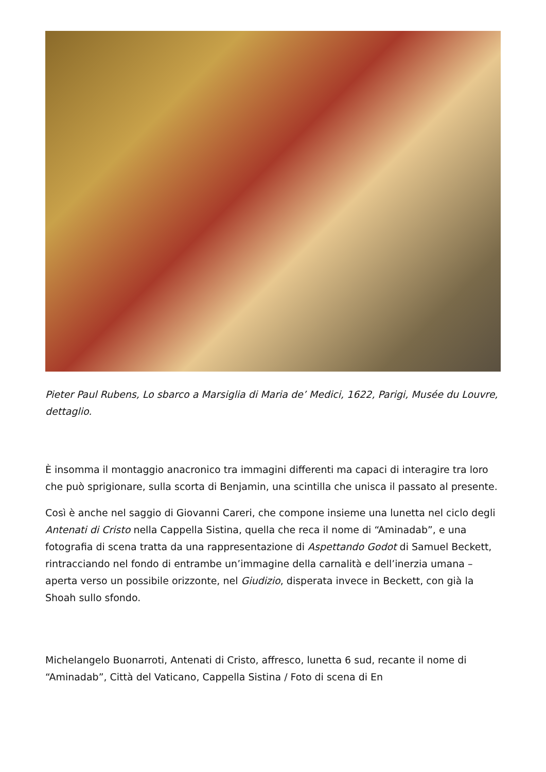Pieter Paul Rubens, Lo sbarco a Marsiglia di Maria de’ Medici, 1622, Parigi, Musée du Louvre, dettaglio.
È insomma il montaggio anacronico tra immagini differenti ma capaci di interagire tra loro che può sprigionare, sulla scorta di Benjamin, una scintilla che unisca il passato al presente.
Così è anche nel saggio di Giovanni Careri, che compone insieme una lunetta nel ciclo degli Antenati di Cristo nella Cappella Sistina, quella che reca il nome di “Aminadab”, e una fotografia di scena tratta da una rappresentazione di Aspettando Godot di Samuel Beckett, rintracciando nel fondo di entrambe un’immagine della carnalità e dell’inerzia umana – aperta verso un possibile orizzonte, nel Giudizio, disperata invece in Beckett, con già la Shoah sullo sfondo.
Michelangelo Buonarroti, Antenati di Cristo, affresco, lunetta 6 sud, recante il nome di “Aminadab”, Città del Vaticano, Cappella Sistina / Foto di scena di En